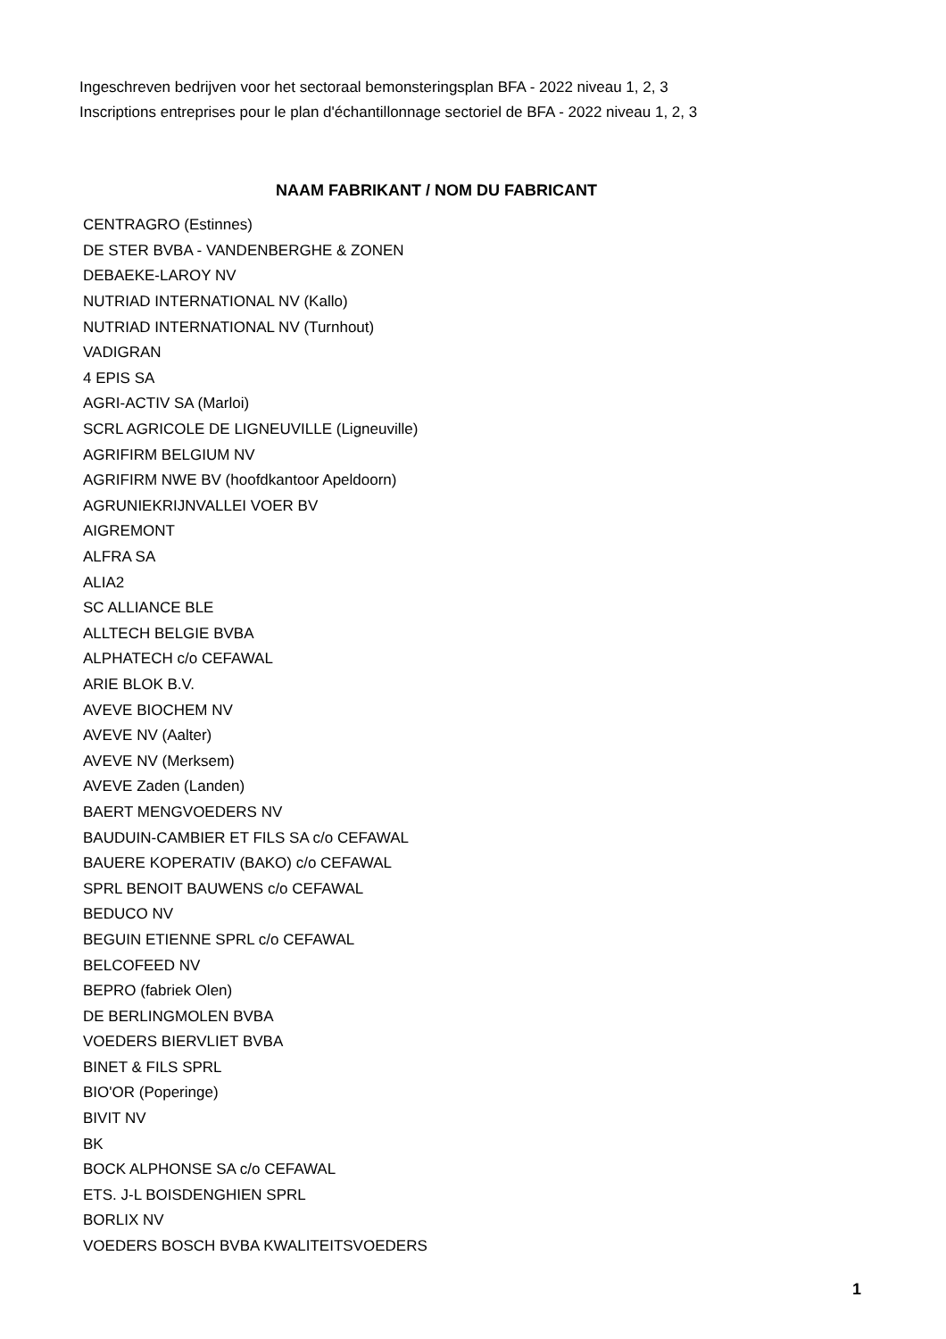Ingeschreven bedrijven voor het sectoraal bemonsteringsplan BFA - 2022 niveau 1, 2, 3
Inscriptions entreprises pour le plan d'échantillonnage sectoriel de BFA - 2022 niveau 1, 2, 3
| NAAM FABRIKANT / NOM DU FABRICANT |
| --- |
| CENTRAGRO (Estinnes) |
| DE STER BVBA - VANDENBERGHE & ZONEN |
| DEBAEKE-LAROY NV |
| NUTRIAD INTERNATIONAL NV (Kallo) |
| NUTRIAD INTERNATIONAL NV (Turnhout) |
| VADIGRAN |
| 4 EPIS SA |
| AGRI-ACTIV SA (Marloi) |
| SCRL AGRICOLE DE LIGNEUVILLE (Ligneuville) |
| AGRIFIRM BELGIUM NV |
| AGRIFIRM NWE BV (hoofdkantoor Apeldoorn) |
| AGRUNIEKRIJNVALLEI VOER BV |
| AIGREMONT |
| ALFRA SA |
| ALIA2 |
| SC ALLIANCE BLE |
| ALLTECH BELGIE BVBA |
| ALPHATECH c/o CEFAWAL |
| ARIE BLOK B.V. |
| AVEVE BIOCHEM NV |
| AVEVE NV (Aalter) |
| AVEVE NV (Merksem) |
| AVEVE Zaden (Landen) |
| BAERT MENGVOEDERS NV |
| BAUDUIN-CAMBIER ET FILS SA c/o CEFAWAL |
| BAUERE KOPERATIV (BAKO) c/o CEFAWAL |
| SPRL BENOIT BAUWENS c/o CEFAWAL |
| BEDUCO NV |
| BEGUIN ETIENNE SPRL c/o CEFAWAL |
| BELCOFEED NV |
| BEPRO (fabriek Olen) |
| DE BERLINGMOLEN BVBA |
| VOEDERS BIERVLIET BVBA |
| BINET & FILS SPRL |
| BIO'OR (Poperinge) |
| BIVIT NV |
| BK |
| BOCK ALPHONSE SA c/o CEFAWAL |
| ETS. J-L BOISDENGHIEN SPRL |
| BORLIX NV |
| VOEDERS BOSCH BVBA KWALITEITSVOEDERS |
1